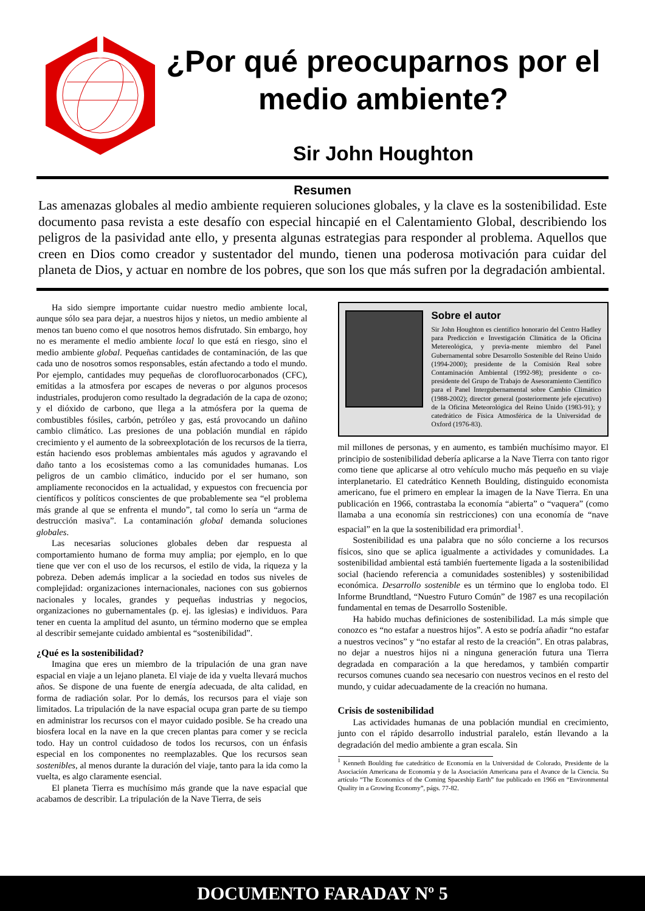¿Por qué preocuparnos por el medio ambiente?
Sir John Houghton
Resumen
Las amenazas globales al medio ambiente requieren soluciones globales, y la clave es la sostenibilidad. Este documento pasa revista a este desafío con especial hincapié en el Calentamiento Global, describiendo los peligros de la pasividad ante ello, y presenta algunas estrategias para responder al problema. Aquellos que creen en Dios como creador y sustentador del mundo, tienen una poderosa motivación para cuidar del planeta de Dios, y actuar en nombre de los pobres, que son los que más sufren por la degradación ambiental.
Ha sido siempre importante cuidar nuestro medio ambiente local, aunque sólo sea para dejar, a nuestros hijos y nietos, un medio ambiente al menos tan bueno como el que nosotros hemos disfrutado. Sin embargo, hoy no es meramente el medio ambiente local lo que está en riesgo, sino el medio ambiente global. Pequeñas cantidades de contaminación, de las que cada uno de nosotros somos responsables, están afectando a todo el mundo. Por ejemplo, cantidades muy pequeñas de clorofluorocarbonados (CFC), emitidas a la atmosfera por escapes de neveras o por algunos procesos industriales, produjeron como resultado la degradación de la capa de ozono; y el dióxido de carbono, que llega a la atmósfera por la quema de combustibles fósiles, carbón, petróleo y gas, está provocando un dañino cambio climático. Las presiones de una población mundial en rápido crecimiento y el aumento de la sobreexplotación de los recursos de la tierra, están haciendo esos problemas ambientales más agudos y agravando el daño tanto a los ecosistemas como a las comunidades humanas. Los peligros de un cambio climático, inducido por el ser humano, son ampliamente reconocidos en la actualidad, y expuestos con frecuencia por científicos y políticos conscientes de que probablemente sea “el problema más grande al que se enfrenta el mundo”, tal como lo sería un “arma de destrucción masiva”. La contaminación global demanda soluciones globales.
Las necesarias soluciones globales deben dar respuesta al comportamiento humano de forma muy amplia; por ejemplo, en lo que tiene que ver con el uso de los recursos, el estilo de vida, la riqueza y la pobreza. Deben además implicar a la sociedad en todos sus niveles de complejidad: organizaciones internacionales, naciones con sus gobiernos nacionales y locales, grandes y pequeñas industrias y negocios, organizaciones no gubernamentales (p. ej. las iglesias) e individuos. Para tener en cuenta la amplitud del asunto, un término moderno que se emplea al describir semejante cuidado ambiental es “sostenibilidad”.
¿Qué es la sostenibilidad?
Imagina que eres un miembro de la tripulación de una gran nave espacial en viaje a un lejano planeta. El viaje de ida y vuelta llevará muchos años. Se dispone de una fuente de energía adecuada, de alta calidad, en forma de radiación solar. Por lo demás, los recursos para el viaje son limitados. La tripulación de la nave espacial ocupa gran parte de su tiempo en administrar los recursos con el mayor cuidado posible. Se ha creado una biosfera local en la nave en la que crecen plantas para comer y se recicla todo. Hay un control cuidadoso de todos los recursos, con un énfasis especial en los componentes no reemplazables. Que los recursos sean sostenibles, al menos durante la duración del viaje, tanto para la ida como la vuelta, es algo claramente esencial.
El planeta Tierra es muchísimo más grande que la nave espacial que acabamos de describir. La tripulación de la Nave Tierra, de seis
Sobre el autor
Sir John Houghton es científico honorario del Centro Hadley para Predicción e Investigación Climática de la Oficina Metereológica, y previa-mente miembro del Panel Gubernamental sobre Desarrollo Sostenible del Reino Unido (1994-2000); presidente de la Comisión Real sobre Contaminación Ambiental (1992-98); presidente o co-presidente del Grupo de Trabajo de Asesoramiento Científico para el Panel Intergubernamental sobre Cambio Climático (1988-2002); director general (posteriormente jefe ejecutivo) de la Oficina Meteorológica del Reino Unido (1983-91); y catedrático de Física Atmosférica de la Universidad de Oxford (1976-83).
mil millones de personas, y en aumento, es también muchísimo mayor. El principio de sostenibilidad debería aplicarse a la Nave Tierra con tanto rigor como tiene que aplicarse al otro vehículo mucho más pequeño en su viaje interplanetario. El catedrático Kenneth Boulding, distinguido economista americano, fue el primero en emplear la imagen de la Nave Tierra. En una publicación en 1966, contrastaba la economía “abierta” o “vaquera” (como llamaba a una economía sin restricciones) con una economía de “nave espacial” en la que la sostenibilidad era primordial<sup>1</sup>.
Sostenibilidad es una palabra que no sólo concierne a los recursos físicos, sino que se aplica igualmente a actividades y comunidades. La sostenibilidad ambiental está también fuertemente ligada a la sostenibilidad social (haciendo referencia a comunidades sostenibles) y sostenibilidad económica. Desarrollo sostenible es un término que lo engloba todo. El Informe Brundtland, “Nuestro Futuro Común” de 1987 es una recopilación fundamental en temas de Desarrollo Sostenible.
Ha habido muchas definiciones de sostenibilidad. La más simple que conozco es “no estafar a nuestros hijos”. A esto se podría añadir “no estafar a nuestros vecinos” y “no estafar al resto de la creación”. En otras palabras, no dejar a nuestros hijos ni a ninguna generación futura una Tierra degradada en comparación a la que heredamos, y también compartir recursos comunes cuando sea necesario con nuestros vecinos en el resto del mundo, y cuidar adecuadamente de la creación no humana.
Crisis de sostenibilidad
Las actividades humanas de una población mundial en crecimiento, junto con el rápido desarrollo industrial paralelo, están llevando a la degradación del medio ambiente a gran escala. Sin
<sup>1</sup> Kenneth Boulding fue catedrático de Economía en la Universidad de Colorado, Presidente de la Asociación Americana de Economía y de la Asociación Americana para el Avance de la Ciencia. Su artículo “The Economics of the Coming Spaceship Earth” fue publicado en 1966 en “Environmental Quality in a Growing Economy”, págs. 77-82.
DOCUMENTO FARADAY Nº 5